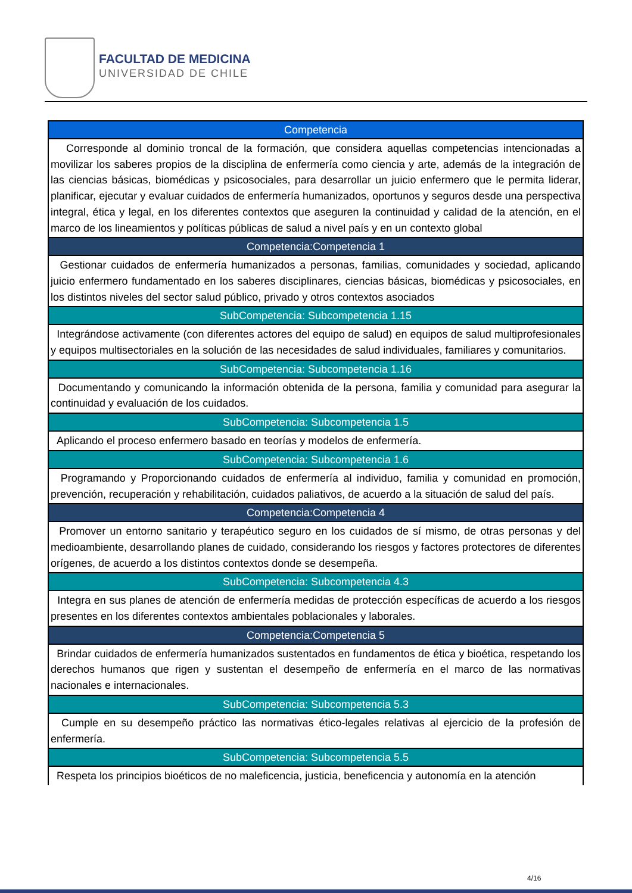FACULTAD DE MEDICINA
UNIVERSIDAD DE CHILE
| Competencia |
| --- |
| Corresponde al dominio troncal de la formación, que considera aquellas competencias intencionadas a movilizar los saberes propios de la disciplina de enfermería como ciencia y arte, además de la integración de las ciencias básicas, biomédicas y psicosociales, para desarrollar un juicio enfermero que le permita liderar, planificar, ejecutar y evaluar cuidados de enfermería humanizados, oportunos y seguros desde una perspectiva integral, ética y legal, en los diferentes contextos que aseguren la continuidad y calidad de la atención, en el marco de los lineamientos y políticas públicas de salud a nivel país y en un contexto global |
| Competencia:Competencia 1 |
| Gestionar cuidados de enfermería humanizados a personas, familias, comunidades y sociedad, aplicando juicio enfermero fundamentado en los saberes disciplinares, ciencias básicas, biomédicas y psicosociales, en los distintos niveles del sector salud público, privado y otros contextos asociados |
| SubCompetencia: Subcompetencia 1.15 |
| Integrándose activamente (con diferentes actores del equipo de salud) en equipos de salud multiprofesionales y equipos multisectoriales en la solución de las necesidades de salud individuales, familiares y comunitarios. |
| SubCompetencia: Subcompetencia 1.16 |
| Documentando y comunicando la información obtenida de la persona, familia y comunidad para asegurar la continuidad y evaluación de los cuidados. |
| SubCompetencia: Subcompetencia 1.5 |
| Aplicando el proceso enfermero basado en teorías y modelos de enfermería. |
| SubCompetencia: Subcompetencia 1.6 |
| Programando y Proporcionando cuidados de enfermería al individuo, familia y comunidad en promoción, prevención, recuperación y rehabilitación, cuidados paliativos, de acuerdo a la situación de salud del país. |
| Competencia:Competencia 4 |
| Promover un entorno sanitario y terapéutico seguro en los cuidados de sí mismo, de otras personas y del medioambiente, desarrollando planes de cuidado, considerando los riesgos y factores protectores de diferentes orígenes, de acuerdo a los distintos contextos donde se desempeña. |
| SubCompetencia: Subcompetencia 4.3 |
| Integra en sus planes de atención de enfermería medidas de protección específicas de acuerdo a los riesgos presentes en los diferentes contextos ambientales poblacionales y laborales. |
| Competencia:Competencia 5 |
| Brindar cuidados de enfermería humanizados sustentados en fundamentos de ética y bioética, respetando los derechos humanos que rigen y sustentan el desempeño de enfermería en el marco de las normativas nacionales e internacionales. |
| SubCompetencia: Subcompetencia 5.3 |
| Cumple en su desempeño práctico las normativas ético-legales relativas al ejercicio de la profesión de enfermería. |
| SubCompetencia: Subcompetencia 5.5 |
| Respeta los principios bioéticos de no maleficencia, justicia, beneficencia y autonomía en la atención |
4/16